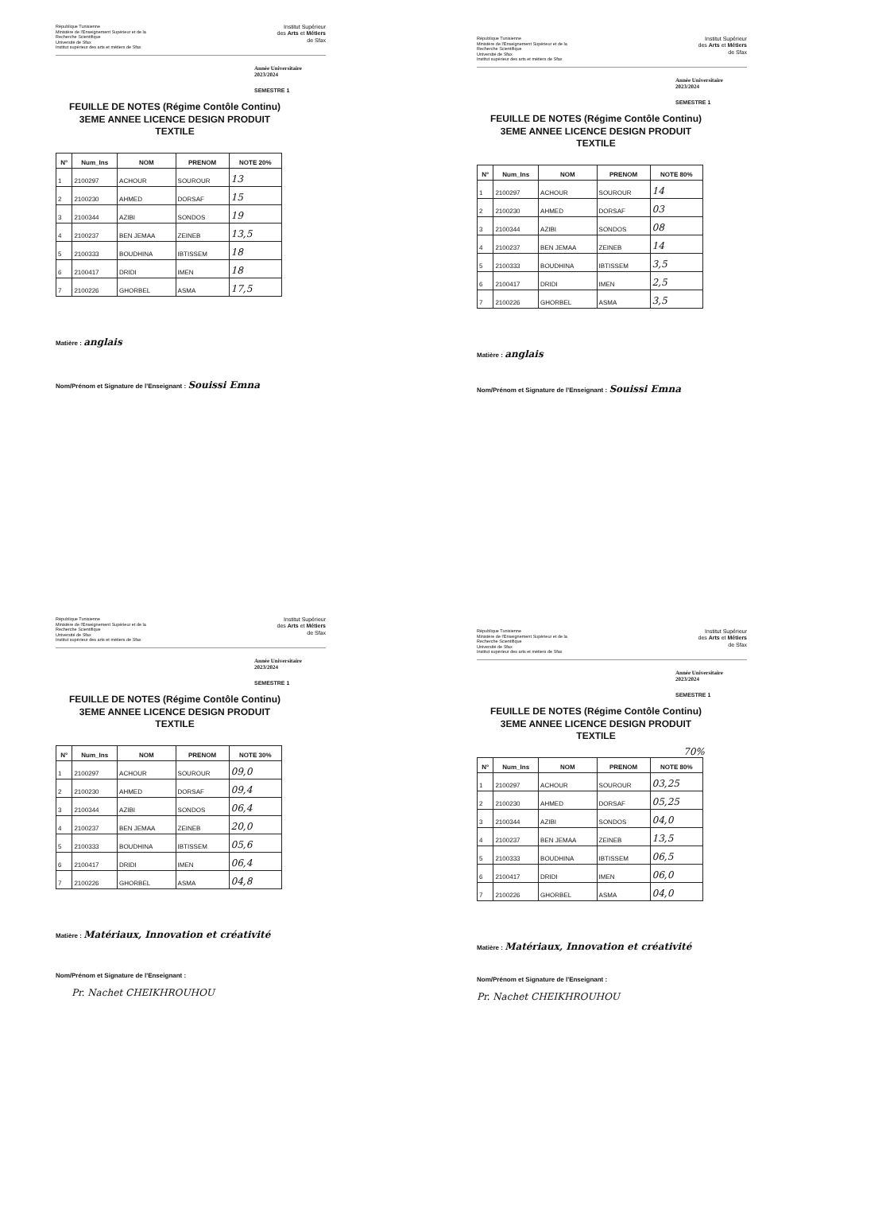République Tunisienne
Ministère de l'Enseignement Supérieur et de la
Recherche Scientifique
Université de Sfax
Institut supérieur des arts et métiers de Sfax
Institut Supérieur
des Arts et Métiers
de Sfax
Année Universitaire
2023/2024
SEMESTRE 1
FEUILLE DE NOTES (Régime Contôle Continu)
3EME ANNEE LICENCE DESIGN PRODUIT
TEXTILE
| N° | Num_Ins | NOM | PRENOM | NOTE 20% |
| --- | --- | --- | --- | --- |
| 1 | 2100297 | ACHOUR | SOUROUR | 13 |
| 2 | 2100230 | AHMED | DORSAF | 15 |
| 3 | 2100344 | AZIBI | SONDOS | 19 |
| 4 | 2100237 | BEN JEMAA | ZEINEB | 13,5 |
| 5 | 2100333 | BOUDHINA | IBTISSEM | 18 |
| 6 | 2100417 | DRIDI | IMEN | 18 |
| 7 | 2100226 | GHORBEL | ASMA | 17,5 |
Matière : anglais
Nom/Prénom et Signature de l'Enseignant : Souissi Emna
République Tunisienne
Ministère de l'Enseignement Supérieur et de la
Recherche Scientifique
Université de Sfax
Institut supérieur des arts et métiers de Sfax
Institut Supérieur
des Arts et Métiers
de Sfax
Année Universitaire
2023/2024
SEMESTRE 1
FEUILLE DE NOTES (Régime Contôle Continu)
3EME ANNEE LICENCE DESIGN PRODUIT
TEXTILE
| N° | Num_Ins | NOM | PRENOM | NOTE 80% |
| --- | --- | --- | --- | --- |
| 1 | 2100297 | ACHOUR | SOUROUR | 14 |
| 2 | 2100230 | AHMED | DORSAF | 03 |
| 3 | 2100344 | AZIBI | SONDOS | 08 |
| 4 | 2100237 | BEN JEMAA | ZEINEB | 14 |
| 5 | 2100333 | BOUDHINA | IBTISSEM | 3,5 |
| 6 | 2100417 | DRIDI | IMEN | 2,5 |
| 7 | 2100226 | GHORBEL | ASMA | 3,5 |
Matière : anglais
Nom/Prénom et Signature de l'Enseignant : Souissi Emna
République Tunisienne
Ministère de l'Enseignement Supérieur et de la
Recherche Scientifique
Université de Sfax
Institut supérieur des arts et métiers de Sfax
Institut Supérieur
des Arts et Métiers
de Sfax
Année Universitaire
2023/2024
SEMESTRE 1
FEUILLE DE NOTES (Régime Contôle Continu)
3EME ANNEE LICENCE DESIGN PRODUIT
TEXTILE
| N° | Num_Ins | NOM | PRENOM | NOTE 30% |
| --- | --- | --- | --- | --- |
| 1 | 2100297 | ACHOUR | SOUROUR | 09,0 |
| 2 | 2100230 | AHMED | DORSAF | 09,4 |
| 3 | 2100344 | AZIBI | SONDOS | 06,4 |
| 4 | 2100237 | BEN JEMAA | ZEINEB | 20,0 |
| 5 | 2100333 | BOUDHINA | IBTISSEM | 05,6 |
| 6 | 2100417 | DRIDI | IMEN | 06,4 |
| 7 | 2100226 | GHORBEL | ASMA | 04,8 |
Matière : Matériaux, Innovation et créativité
Nom/Prénom et Signature de l'Enseignant :
Pr. Nachet CHEIKHROUHOU
République Tunisienne
Ministère de l'Enseignement Supérieur et de la
Recherche Scientifique
Université de Sfax
Institut supérieur des arts et métiers de Sfax
Institut Supérieur
des Arts et Métiers
de Sfax
Année Universitaire
2023/2024
SEMESTRE 1
FEUILLE DE NOTES (Régime Contôle Continu)
3EME ANNEE LICENCE DESIGN PRODUIT
TEXTILE
70%
| N° | Num_Ins | NOM | PRENOM | NOTE 80% |
| --- | --- | --- | --- | --- |
| 1 | 2100297 | ACHOUR | SOUROUR | 03,25 |
| 2 | 2100230 | AHMED | DORSAF | 05,25 |
| 3 | 2100344 | AZIBI | SONDOS | 04,0 |
| 4 | 2100237 | BEN JEMAA | ZEINEB | 13,5 |
| 5 | 2100333 | BOUDHINA | IBTISSEM | 06,5 |
| 6 | 2100417 | DRIDI | IMEN | 06,0 |
| 7 | 2100226 | GHORBEL | ASMA | 04,0 |
Matière : Matériaux, Innovation et créativité
Nom/Prénom et Signature de l'Enseignant :
Pr. Nachet CHEIKHROUHOU